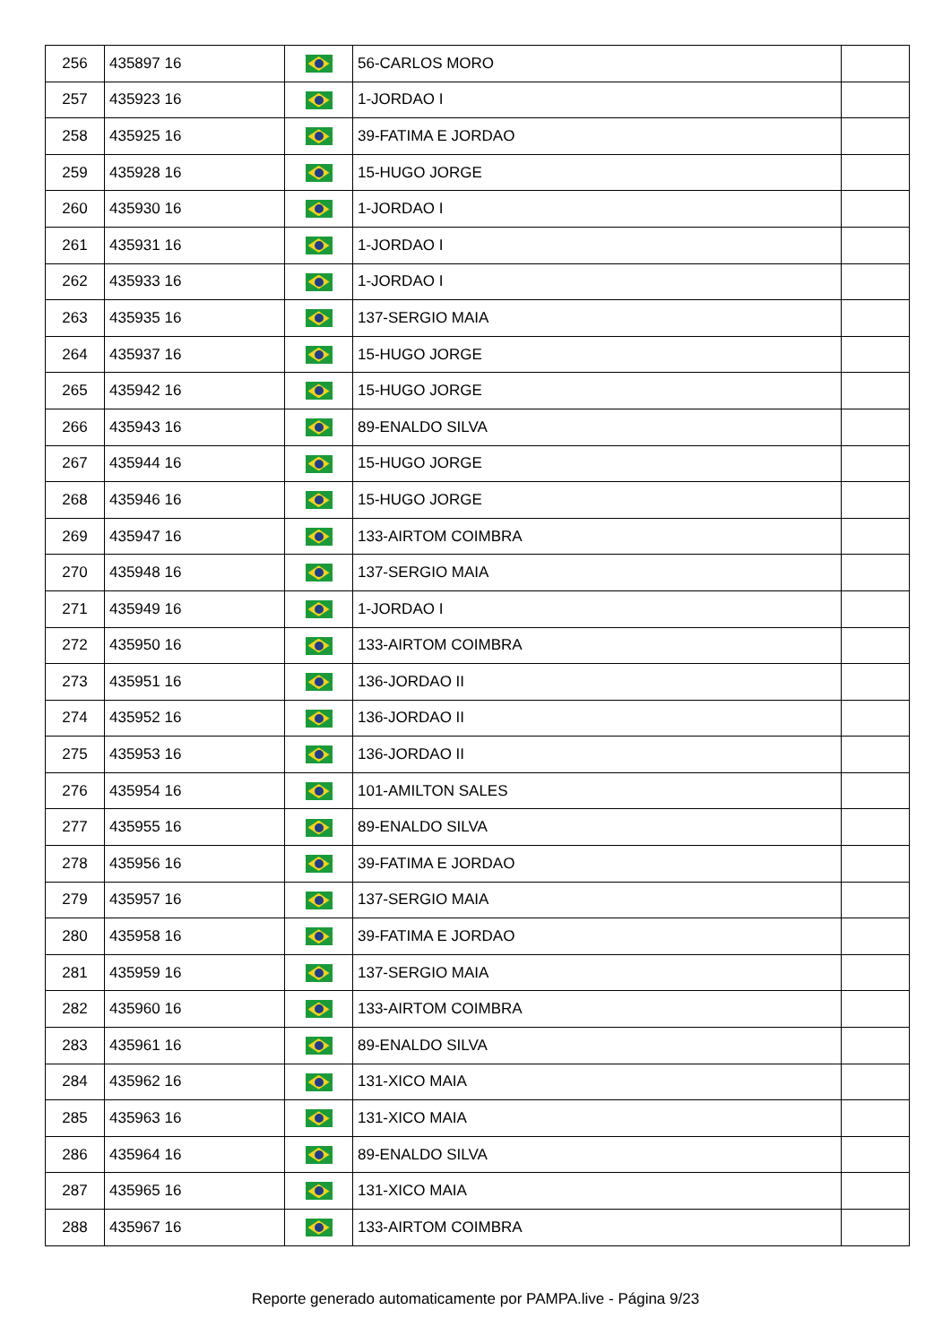| 256 | 435897 16 | | 56-CARLOS MORO | |
| 257 | 435923 16 | | 1-JORDAO I | |
| 258 | 435925 16 | | 39-FATIMA E JORDAO | |
| 259 | 435928 16 | | 15-HUGO JORGE | |
| 260 | 435930 16 | | 1-JORDAO I | |
| 261 | 435931 16 | | 1-JORDAO I | |
| 262 | 435933 16 | | 1-JORDAO I | |
| 263 | 435935 16 | | 137-SERGIO MAIA | |
| 264 | 435937 16 | | 15-HUGO JORGE | |
| 265 | 435942 16 | | 15-HUGO JORGE | |
| 266 | 435943 16 | | 89-ENALDO SILVA | |
| 267 | 435944 16 | | 15-HUGO JORGE | |
| 268 | 435946 16 | | 15-HUGO JORGE | |
| 269 | 435947 16 | | 133-AIRTOM COIMBRA | |
| 270 | 435948 16 | | 137-SERGIO MAIA | |
| 271 | 435949 16 | | 1-JORDAO I | |
| 272 | 435950 16 | | 133-AIRTOM COIMBRA | |
| 273 | 435951 16 | | 136-JORDAO II | |
| 274 | 435952 16 | | 136-JORDAO II | |
| 275 | 435953 16 | | 136-JORDAO II | |
| 276 | 435954 16 | | 101-AMILTON SALES | |
| 277 | 435955 16 | | 89-ENALDO SILVA | |
| 278 | 435956 16 | | 39-FATIMA E JORDAO | |
| 279 | 435957 16 | | 137-SERGIO MAIA | |
| 280 | 435958 16 | | 39-FATIMA E JORDAO | |
| 281 | 435959 16 | | 137-SERGIO MAIA | |
| 282 | 435960 16 | | 133-AIRTOM COIMBRA | |
| 283 | 435961 16 | | 89-ENALDO SILVA | |
| 284 | 435962 16 | | 131-XICO MAIA | |
| 285 | 435963 16 | | 131-XICO MAIA | |
| 286 | 435964 16 | | 89-ENALDO SILVA | |
| 287 | 435965 16 | | 131-XICO MAIA | |
| 288 | 435967 16 | | 133-AIRTOM COIMBRA | |
Reporte generado automaticamente por PAMPA.live - Página 9/23